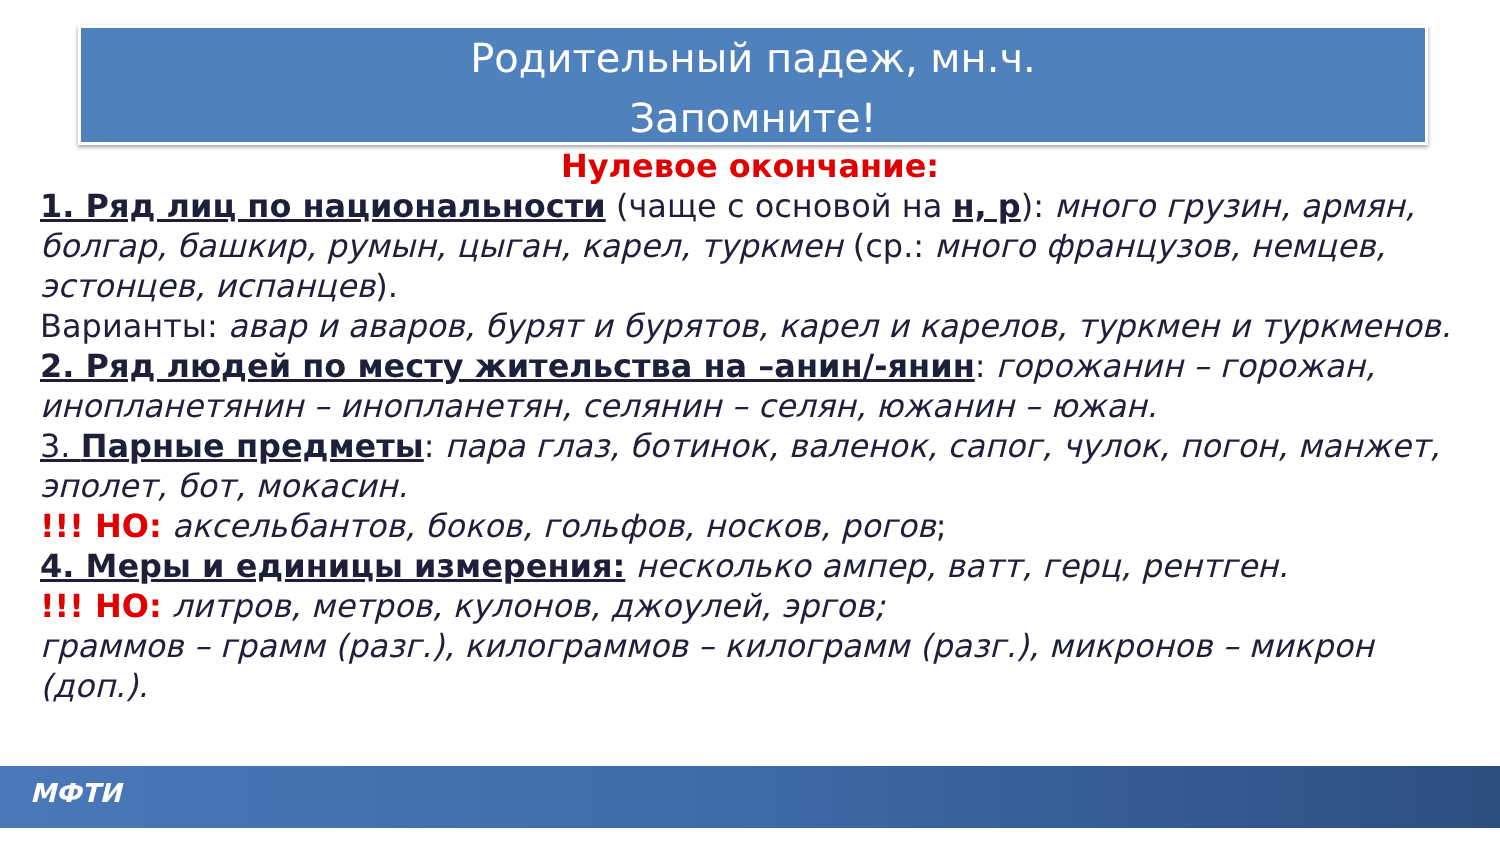Родительный падеж, мн.ч.
Запомните!
Нулевое окончание:
1. Ряд лиц по национальности (чаще с основой на н, р): много грузин, армян, болгар, башкир, румын, цыган, карел, туркмен (ср.: много французов, немцев, эстонцев, испанцев).
Варианты: авар и аваров, бурят и бурятов, карел и карелов, туркмен и туркменов.
2. Ряд людей по месту жительства на –анин/-янин: горожанин – горожан, инопланетянин – инопланетян, селянин – селян, южанин – южан.
3. Парные предметы: пара глаз, ботинок, валенок, сапог, чулок, погон, манжет, эполет, бот, мокасин.
!!! НО: аксельбантов, боков, гольфов, носков, рогов;
4. Меры и единицы измерения: несколько ампер, ватт, герц, рентген.
!!! НО: литров, метров, кулонов, джоулей, эргов;
граммов – грамм (разг.), килограммов – килограмм (разг.), микронов – микрон (доп.).
МФТИ